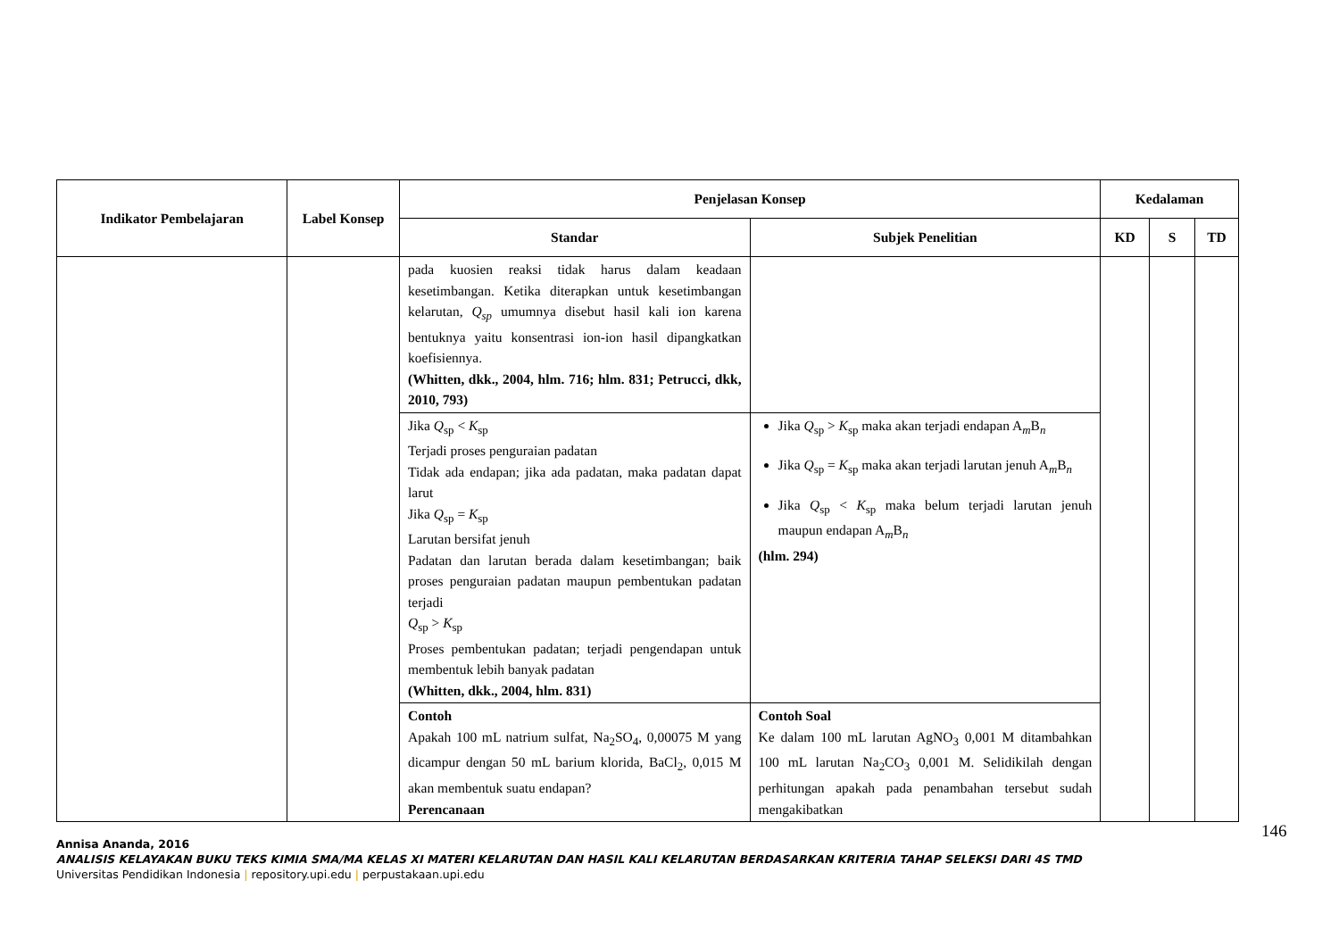| Indikator Pembelajaran | Label Konsep | Penjelasan Konsep | | Kedalaman | | |
| --- | --- | --- | --- | --- | --- | --- |
| | | Standar | Subjek Penelitian | KD | S | TD |
| | | pada kuosien reaksi tidak harus dalam keadaan kesetimbangan. Ketika diterapkan untuk kesetimbangan kelarutan, Q<sub>sp</sub> umumnya disebut hasil kali ion karena bentuknya yaitu konsentrasi ion-ion hasil dipangkatkan koefisiennya. (Whitten, dkk., 2004, hlm. 716; hlm. 831; Petrucci, dkk, 2010, 793) | | | | |
| | | Jika Q<sub>sp</sub> < K<sub>sp</sub> Terjadi proses penguraian padatan Tidak ada endapan; jika ada padatan, maka padatan dapat larut Jika Q<sub>sp</sub> = K<sub>sp</sub> Larutan bersifat jenuh Padatan dan larutan berada dalam kesetimbangan; baik proses penguraian padatan maupun pembentukan padatan terjadi Q<sub>sp</sub> > K<sub>sp</sub> Proses pembentukan padatan; terjadi pengendapan untuk membentuk lebih banyak padatan (Whitten, dkk., 2004, hlm. 831) | Jika Q<sub>sp</sub> > K<sub>sp</sub> maka akan terjadi endapan A<sub>m</sub>B<sub>n</sub> Jika Q<sub>sp</sub> = K<sub>sp</sub> maka akan terjadi larutan jenuh A<sub>m</sub>B<sub>n</sub> Jika Q<sub>sp</sub> < K<sub>sp</sub> maka belum terjadi larutan jenuh maupun endapan A<sub>m</sub>B<sub>n</sub> (hlm. 294) | | | |
| | | Contoh Apakah 100 mL natrium sulfat, Na<sub>2</sub>SO<sub>4</sub>, 0,00075 M yang dicampur dengan 50 mL barium klorida, BaCl<sub>2</sub>, 0,015 M akan membentuk suatu endapan? Perencanaan | Contoh Soal Ke dalam 100 mL larutan AgNO<sub>3</sub> 0,001 M ditambahkan 100 mL larutan Na<sub>2</sub>CO<sub>3</sub> 0,001 M. Selidikilah dengan perhitungan apakah pada penambahan tersebut sudah mengakibatkan | | | |
146
Annisa Ananda, 2016
ANALISIS KELAYAKAN BUKU TEKS KIMIA SMA/MA KELAS XI MATERI KELARUTAN DAN HASIL KALI KELARUTAN BERDASARKAN KRITERIA TAHAP SELEKSI DARI 4S TMD
Universitas Pendidikan Indonesia | repository.upi.edu | perpustakaan.upi.edu